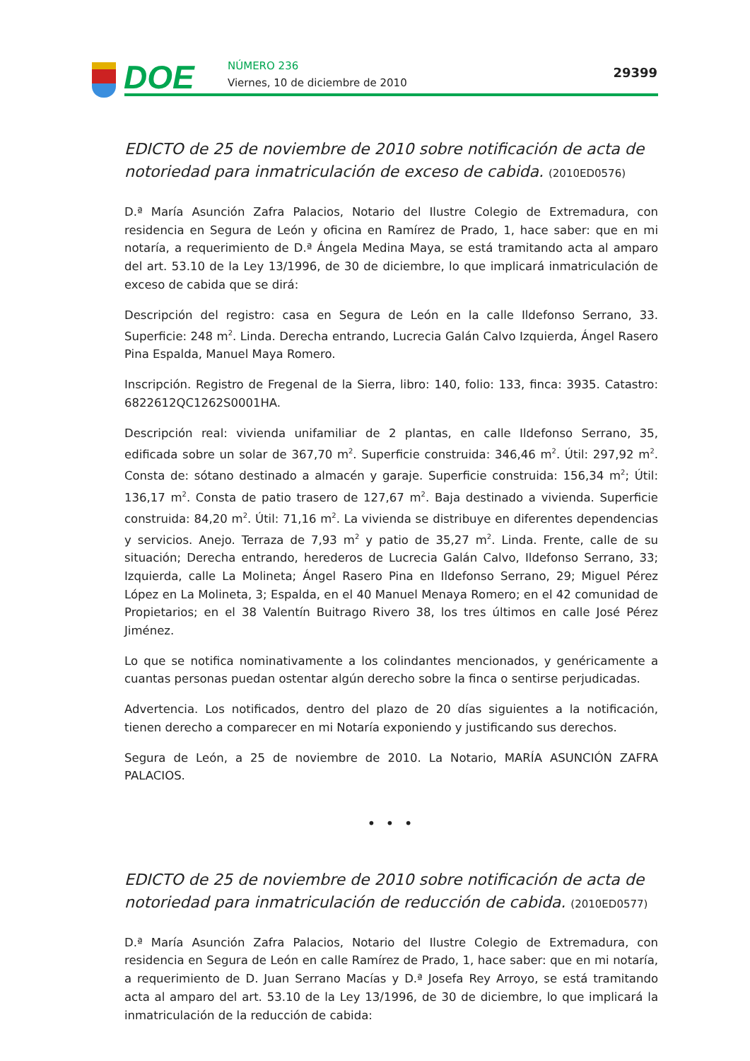DOE NÚMERO 236
Viernes, 10 de diciembre de 2010
29399
EDICTO de 25 de noviembre de 2010 sobre notificación de acta de notoriedad para inmatriculación de exceso de cabida. (2010ED0576)
D.ª María Asunción Zafra Palacios, Notario del Ilustre Colegio de Extremadura, con residencia en Segura de León y oficina en Ramírez de Prado, 1, hace saber: que en mi notaría, a requerimiento de D.ª Ángela Medina Maya, se está tramitando acta al amparo del art. 53.10 de la Ley 13/1996, de 30 de diciembre, lo que implicará inmatriculación de exceso de cabida que se dirá:
Descripción del registro: casa en Segura de León en la calle Ildefonso Serrano, 33. Superficie: 248 m<sup>2</sup>. Linda. Derecha entrando, Lucrecia Galán Calvo Izquierda, Ángel Rasero Pina Espalda, Manuel Maya Romero.
Inscripción. Registro de Fregenal de la Sierra, libro: 140, folio: 133, finca: 3935. Catastro: 6822612QC1262S0001HA.
Descripción real: vivienda unifamiliar de 2 plantas, en calle Ildefonso Serrano, 35, edificada sobre un solar de 367,70 m<sup>2</sup>. Superficie construida: 346,46 m<sup>2</sup>. Útil: 297,92 m<sup>2</sup>. Consta de: sótano destinado a almacén y garaje. Superficie construida: 156,34 m<sup>2</sup>; Útil: 136,17 m<sup>2</sup>. Consta de patio trasero de 127,67 m<sup>2</sup>. Baja destinado a vivienda. Superficie construida: 84,20 m<sup>2</sup>. Útil: 71,16 m<sup>2</sup>. La vivienda se distribuye en diferentes dependencias y servicios. Anejo. Terraza de 7,93 m<sup>2</sup> y patio de 35,27 m<sup>2</sup>. Linda. Frente, calle de su situación; Derecha entrando, herederos de Lucrecia Galán Calvo, Ildefonso Serrano, 33; Izquierda, calle La Molineta; Ángel Rasero Pina en Ildefonso Serrano, 29; Miguel Pérez López en La Molineta, 3; Espalda, en el 40 Manuel Menaya Romero; en el 42 comunidad de Propietarios; en el 38 Valentín Buitrago Rivero 38, los tres últimos en calle José Pérez Jiménez.
Lo que se notifica nominativamente a los colindantes mencionados, y genéricamente a cuantas personas puedan ostentar algún derecho sobre la finca o sentirse perjudicadas.
Advertencia. Los notificados, dentro del plazo de 20 días siguientes a la notificación, tienen derecho a comparecer en mi Notaría exponiendo y justificando sus derechos.
Segura de León, a 25 de noviembre de 2010. La Notario, MARÍA ASUNCIÓN ZAFRA PALACIOS.
• • •
EDICTO de 25 de noviembre de 2010 sobre notificación de acta de notoriedad para inmatriculación de reducción de cabida. (2010ED0577)
D.ª María Asunción Zafra Palacios, Notario del Ilustre Colegio de Extremadura, con residencia en Segura de León en calle Ramírez de Prado, 1, hace saber: que en mi notaría, a requerimiento de D. Juan Serrano Macías y D.ª Josefa Rey Arroyo, se está tramitando acta al amparo del art. 53.10 de la Ley 13/1996, de 30 de diciembre, lo que implicará la inmatriculación de la reducción de cabida: